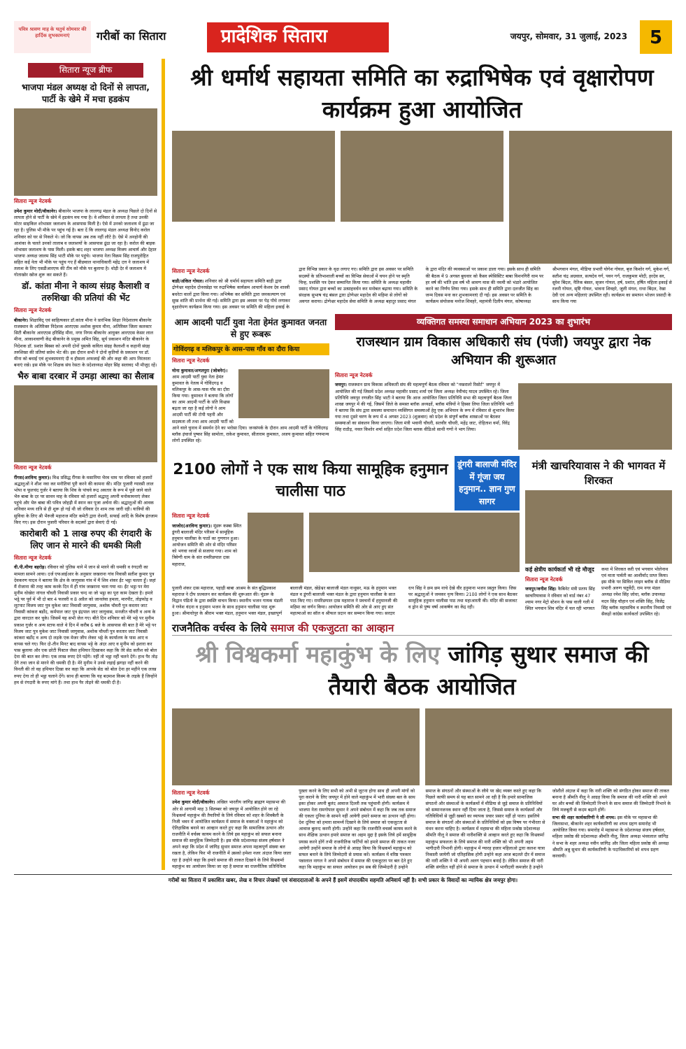पवित्र श्रावण माह के चतुर्थ सोमवार की हार्दिक शुभकामनाएं
गरीबों का सितारा
प्रादेशिक सितारा
जयपुर, सोमवार, 31 जुलाई, 2023
5
सितारा न्यूज ब्रीफ
भाजपा मंडल अध्यक्ष दो दिनों से लापता, पार्टी के खेमे में मचा हडकंप
सितारा न्यूज नेटवर्क
उमेश कुमार मोदी/बीकानेर। बीकानेर भाजपा के लालगढ़ मंडल के अध्यक्ष पिछले दो दिनों से लापता होने से पार्टी के खेमे में हडकंप मच गया है। वे शनिवार से लापता है तथा उनकी मोटर साइकिल शोभासर जलाशय के आसपास मिली है। ऐसे में उनको जलाशय में ढूंढा जा रहा है। पुलिस भी मौके पर पहुंच गई है। बता दें कि लालगढ़ मंडल अध्यक्ष विनोद करोल शनिवार को घर से निकले थे। जो कि वापस अब तक नहीं लौटे है। ऐसे में अनहोनी की आशंका के चलते उनको तालाब व जलाशयों के आसपास ढूंढा जा रहा है। करोल की बाइक शोभासर जलाशय के पास मिली। इसके बाद शहर भाजपा अध्यक्ष विजय आचार्य और देहात भाजपा अध्यक्ष जालम सिंह भाटी मौके पर पहुंचे। भाजपा नेता विक्रम सिंह राजपुरोहित सहित कई नेता भी मौके पर पहुंच गए हैं बीछवाल थानाधिकारी महेंद्र दत्त ने जलाशय में तलाश के लिए एसडीआरएफ की टीम को मौके पर बुलाया है। थोड़ी देर में जलाशय में गोताखोर खोज शुरू कर सकते हैं।
डॉ. कांता मीना ने काव्य संग्रह कैलाशी व तरुशिखा की प्रतियां की भेंट
सितारा न्यूज नेटवर्क
बीकानेर। शिक्षाविद् एवं साहित्यकार डॉ.कांता मीना ने प्रारंभिक शिक्षा निदेशालय बीकानेर राजस्थान के अतिरिक्त निदेशक आरएएस अशोक कुमार मीना, अतिरिक्त जिला कलक्टर सिटी बीकानेर आरएएस हरिसिंह मीना, नगर निगम बीकानेर आयुक्त आरएएस केसर लाल मीना, आकाशवाणी केंद्र बीकानेर के प्रमुख अमित सिंह, सूर्य प्रकाशन मंदिर बीकानेर के निदेशक डॉ. प्रशांत बिस्सा को अपनी दोनों पुस्तकें कविता संग्रह कैलाशी व कहानी संग्रह तरुशिखा की प्रतियां सप्रेम भेंट की। इस दौरान सभी ने दोनों कृतियों के प्रकाशन पर डॉ. मीना को बधाई एवं शुभकामनाएं दी व हौसला अफजाई की और कहा की आप निरंतरता बनाएं रखे। इस मौके पर शिक्षक संघ रेसटा के प्रदेशाध्यक्ष मोहर सिंह सलावद भी मौजूद रहें।
भैरु बाबा दरबार में उमड़ा आस्था का सैलाब
सितारा न्यूज नेटवर्क
रींगस(अरविन्द कुमार)। विश्व प्रसिद्ध रींगस के मसानिया भैरव धाम पर रविवार को हजारों श्रद्धालुओं ने शीश नवा कर मनौतियां पूरी करने की कामना की। मंदिर पुजारी ग्यारसी लाल भोपा व फूलचंद गुर्जर ने बताया कि शिव के पांचवे रूद्र अवतार के रूप में पूजे जाने वाले भैरु बाबा के दर पर सावन माह के रविवार को हजारों श्रद्धालु अपनी मनोकामनाएं लेकर पहुंचे और भैरु बाबा की पवित्र जोहड़ी में स्नान कर पूजा अर्चना की। श्रद्धालुओं की आवक शनिवार मध्य रात्रि से ही शुरू हो गई थी जो रविवार देर शाम तक जारी रही। यात्रियों की सुविधा के लिए श्री भैरुजी महाराज मंदिर कमेटी द्वारा रोशनी, सफाई आदि के विशेष इंतजाम किए गए। इस दौरान पुजारी परिवार के सदस्यों द्वारा सेवाएं दी गई।
कारोबारी को 1 लाख रुपए की रंगदारी के लिए जान से मारने की धमकी मिली
सितारा न्यूज नेटवर्क
वी.पी.मीणा बहरोड़। रविवार को पुलिस थाने में जान से मारने की धमकी व रंगदारी का मामला सामने आया। दर्ज एफआईआर के अनुसार जखराना गांव निवासी सतीश कुमार पुत्र देवकरण यादव ने बताया कि क्षेत्र के जागुवास गांव में मैं शिव शंकर ईंट भट्ठा चलता हूँ। जहां मैं रोजाना की तरह काम करके दिन में ही गांव जखराना चला गया था। ईंट भट्ठा पर मेरा मुनीम धोखेरा नांगल चौधरी निवासी प्रकार चन्द था जो भट्ठा का पूरा काम देखता है। हमारे भट्ठे पर पूर्व में भी दो बार 4 फरवरी व 8 अप्रैल को जानलेवा हमला, मारपीट, तोड़फोड़ व लूटपाट विजय जाट पुत्र मुकेश जाट निवासी जागुवास, अशोक चौधरी पुत्र करतार जाट निवासी कांकरा बर्डोद, कर्मपाल जाट पुत्र इंद्रपाल जाट जागुवास, मनजीत चौधरी व अन्य के द्वारा वारदात कर चुके। जिसमें यह सभी जेल गए। बीते दिन शनिवार को मेरे भट्टे पर मुनीम प्रकाश गुर्जर व अन्य स्टाफ वाले थे दिन में करीब 6 बजे के आसपास की बात है मेरे भट्टे पर विजय जाट पुत्र मुकेश जाट निवासी जागुवास, अशोक चौधरी पुत्र करतार जाट निवासी कांकरा बर्डोद व अन्य दो लड़के एक मेजर जीप लेकर भट्टे के कार्यालय के पास आए व वापस चले गए। फिर दो-तीन मिनट बाद वापस भट्टे के अंदर आए व मुनीम को इशारा कर पास बुलाया और एक छोटी पिस्टल जैसा हथियार दिखाकर कहा कि तेरे सेठ सतीश को बोल देना की बात कर लेगा। एक लाख रुपए देने पड़ेंगे। नहीं तो भट्ठा नहीं चलने देंगे। हाथ पैर तोड़ देंगे तथा जान से मारने की धमकी दी है। मेरे मुनीम ने उनसे लड़ाई झगड़ा नहीं करने की विनती की तो वह हथियार दिखा कर कहा कि आपके सेठ को बोल देना हर महीने एक लाख रुपए देगा तो ही भट्ठा चलाने देंगे। साथ ही बताया कि यह बदमाश किस्म के लड़के हैं जिन्होंने हम से रंगदारी के रुपए मांगे हैं। तथा हाथ पैर तोड़ने की धमकी दी है।
श्री धर्मार्थ सहायता समिति का रुद्राभिषेक एवं वृक्षारोपण कार्यक्रम हुआ आयोजित
सितारा न्यूज नेटवर्क
बाडी/अंकित गोयल। शनिवार को श्री धर्मार्थ सहायता समिति बाड़ी द्वारा द्रोणेश्वर महादेव दोनरखेड़ा पर रुद्राभिषेक कार्यक्रम आचार्य केशव देव शास्त्री बधरेटा वालों द्वारा किया गया। अभिषेक कर समिति द्वारा जनकल्याण एवं सुख शांति की प्रार्थना की गई। समिति द्वारा इस अवसर पर पेड़ पौधे लगाकर वृक्षारोपण कार्यक्रम किया गया। इस अवसर पर समिति की महिला इकाई के द्वारा विभिन्न प्रकार के वृक्ष लगाए गए। समिति द्वारा इस अवसर पर समिति सदस्यों के प्रतिभाशाली बच्चों का विभिन्न सेवाओं में चयन होने पर स्मृति चिन्ह, प्रशस्ति पत्र देकर सम्मानित किया गया। समिति के अध्यक्ष महावीर प्रसाद गोयल द्वारा बच्चों का उत्साहवर्धन कर मनोबल बढ़ाया गया। समिति के संरक्षक सुभाष चंद्र बंसल द्वारा द्रोणेश्वर महादेव की महिमा से लोगों को अवगत कराया। द्रोणेश्वर महादेव सेवा समिति के अध्यक्ष बहादुर प्रसाद मंगल के द्वारा मंदिर की व्यवस्थाओं पर प्रकाश डाला गया। इसके साथ ही समिति की बैठक में 9 अगस्त बुधवार को कैंसर स्पेसिस्टिट बाबा विशनगिरी धाम पर हर वर्ष की भांति इस वर्ष भी श्रावण मास की नवमी को भंडारे आयोजित करने का निर्णय लिया गया। इसके साथ ही समिति द्वारा दलजीत सिंह का जन्म दिवस मना कर शुभकामनाएं दी गई। इस अवसर पर समिति के कार्यक्रम संयोजक मनोज शिवहरे, महामंत्री दिलीप मंगल, कोषाध्यक्ष श्रीभगवान मंगल, मीडिया प्रभारी योगेश गोयल, बृज किशोर गर्ग, मुकेश गर्ग, सतीश चंद्र अग्रवाल, सत्यदेव गर्ग, पवन गर्ग, राजकुमार मोदी, हरदेव सर, सुरेश बिंदल, नैतिक बंसल, सृजन गोयल, हर्ष, प्रशांत, हर्षित महिला इकाई से रजनी गोयल, सृष्टि गोयल, भावना शिवहरे, जूली मंगल, राधा बिंदल, रेखा देवी एवं अन्य महिलाएं उपस्थित रही। कार्यक्रम का समापन भोजन प्रसादी के साथ किया गया
आम आदमी पार्टी युवा नेता हेमंत कुमावत जनता से हुए रूबरू
गोविंदगढ़ व मलिकपुर के आस-पास गाँव का दौरा किया
सितारा न्यूज नेटवर्क
मोना कुमावत/अणतपुरा (जोबनेर)। आम आदमी पार्टी युवा नेता हेमंत कुमावत के नेतत्व में गोविंदगढ़ व मलिकपुर के आस-पास गाँव का दौरा किया गया। कुमावत ने बताया कि लोगों का आम आदमी पार्टी के प्रति विश्वास बढ़ता जा रहा है कई लोगों ने आम आदमी पार्टी की टोपी पहनी और सदस्यता ली तथा आम आदमी पार्टी को आने वाले चुनाव में समर्थन देने का भरोसा दिया। जनसंपर्क के दौरान आम आदमी पार्टी के गोविंदगढ़ ब्लॉक इंचार्ज पुष्कर सिंह सामोता, राकेश कुमावत, सीताराम कुमावत, अजय कुमावत सहित गणमान्य लोगों उपस्थित रहे।
व्यक्तिगत समस्या समाधान अभियान 2023 का शुभारंभ
राजस्थान ग्राम विकास अधिकारी संघ (पंजी) जयपुर द्वारा नेक अभियान की शुरूआत
सितारा न्यूज नेटवर्क
जयपुर। राजस्थान ग्राम विकास अधिकारी संघ की महत्वपूर्ण बैठक रविवार को "नखरालो रिसोर्ट" जयपुर में आयोजित की गई जिसमें प्रदेश अध्यक्ष महावीर प्रसाद शर्मा एवं जिला अध्यक्ष नेमीचंद यादव उपस्थित रहे। जिला प्रतिनिधि जयपुर रणजीत सिंह भाटी ने बताया कि आज आयोजित जिला प्रतिनिधि सभा की महत्वपूर्ण बैठक जिला शाखा जयपुर में की गई, जिसमें जिले के समस्त ब्लॉक अध्यक्षों, ब्लॉक मंत्रियों ने हिस्सा लिया जिला प्रतिनिधि भाटी ने बताया कि संघ द्वारा समस्या समाधान व्यक्तिगत समस्याओं हेतु एक अभियान के रूप में रविवार से शुभारंभ किया गया तथा दूसरे चरण के रूप में 4 अगस्त 2023 (शुक्रवार) को प्रदेश के संपूर्ण ब्लॉक शाखाओं पर बैठकर समस्याओं का संकलन किया जाएगा। जिला मंत्री भवानी चौधरी, सतवीर चौधरी, महेंद्र जाट, रोहिताश वर्मा, विरेंद्र सिंह राठौड़, नवल किशोर शर्मा सहित प्रदेश जिला ब्लाक वीडिओ साथी गणों ने भाग लिया।
2100 लोगों ने एक साथ किया सामूहिक हनुमान चालीसा पाठ
डूंगरी बालाजी मंदिर में गूंजा जय हनुमान.. ज्ञान गुण सागर
सितारा न्यूज नेटवर्क
जाजोद(अरविन्द कुमार)। मूंडरू कस्बा स्थित डूंगरी बालाजी मंदिर परिसर में सामूहिक हनुमान चालीसा के पाठों का गुणगान हुआ। आयोजन समिति की ओर से मंदिर परिसर को भगवा ध्वजों से सजाया गया। शाम को त्रिवेणी धाम के संत रामरिछपाल दास महाराज,
पुजारी शंकर दास महाराज, पहाड़ी बाबा आश्रम के संत बुद्धिप्रकाश महाराज ने दीप प्रज्वलन कर कार्यक्रम की शुरूआत की। मूंडरू के विद्वान पंडितो के द्वारा स्वस्ति वाचन किया। स्थानीय भजन गायक मंडली ने गणेश वंदना व हनुमान भजन के साथ हनुमान चालीसा पाठ शुरू हुआ। श्रीमाधोपुर के श्रीराम भक्त मंडल, हनुमान भक्त मंडल, इच्छापूर्ण बालाजी मंडल, खेडेश्वर बालाजी मंडल नाथूसर, मऊ के हनुमान भक्त मंडल व डूंगरी बालाजी भक्त मंडल के द्वारा हनुमान चालीसा के सात पाठ किए गए। रामरिछपाल दास महाराज ने प्रवचनों में हनुमानजी की महिमा का वर्णन किया। आयोजन समिति की ओर से आए हुए संत महात्माओं का सॉल व श्रीफल प्रदान कर सम्मान किया गया। सरदार रत्न सिंह ने छम छम नाचे देखे वीर हनुमाना भजन प्रस्तुत किया। जिस पर श्रद्धालुओं ने जमकर नृत्य किया। 2100 लोगों ने एक साथ बैठकर सामूहिक हनुमान चालीसा पाठ तथा महाआरती की। मंदिर की सजावट व ड्रोन से पुष्प वर्षा आकर्षण का केंद्र रही।
मंत्री खाचरियावास ने की भागवत में शिरकत
कई क्षेत्रीय कार्यकर्ता भी रहे मौजूद
सितारा न्यूज नेटवर्क
जयपुर/जनीश सिंह। कैबिनेट मंत्री प्रताप सिंह खाचरियावास ने रविवार को वार्ड नंबर 47 श्याम नगर मेट्रो स्टेशन के पास वाली गली में स्थित भगवान शिव मंदिर में चल रही भागवत कथा में शिरकत करी एवं भगवान भोलेनाथ एवं माता पार्वती का आशीर्वाद प्राप्त किया। इस मौके पर सिविल लाइन ब्लॉक से मीडिया प्रभारी अरुण चतुर्वेदी, राम नगर मंडल अध्यक्ष रमेश सिंह जोधा, ब्लॉक उपाध्यक्ष मदन सिंह चौहान एवं शक्ति सिंह, विजेंद्र सिंह ब्लॉक महासचिव व स्थानीय निवासी एवं सैकड़ों कांग्रेस कार्यकर्ता उपस्थित रहे।
राजनैतिक वर्चस्व के लिये समाज की एकजुटता का आव्हान
श्री विश्वकर्मा महाकुंभ के लिए जांगिड़ सुथार समाज की तैयारी बैठक आयोजित
सितारा न्यूज नेटवर्क
उमेश कुमार मोदी/बीकानेर। अखिल भारतीय जांगिड़ ब्राह्मण महासभा की ओर से आगामी माह 3 सितम्बर को जयपुर में आयोजित होने जा रहे विश्वकर्मा महाकुंभ की तैयारियों के लिये रविवार को शहर के शिवबैली के निजी भवन में आयोजित कार्यक्रम में समाज के वक्ताओं ने महाकुंभ को ऐतिहासिक बनाने का आव्हान करते हुए कहा कि सामाजिक उत्थान और राजनीति में वर्चस्व कायम करने के लिये इस महाकुंभ को सफल बनाना समाज की सामूहिक जिम्मेदारी है। इस मौके प्रदेशाध्यक्ष संजय हर्षवाल ने अपने कहा कि प्रदेश में जांगिड़ सुथार समाज अपना महत्वपूर्ण संख्या बल रखता है, लेकिन फिर भी राजनीति में उसको हमेशा नजर अंदाज किया जाता रहा है उन्होने कहा कि हमारे समाज की ताकत दिखाने के लिये विश्वकर्मा महाकुंभ का आयोजन किया जा रहा है समाज का राजनीतिक प्रतिनिधित्व पुख्ता करने के लिए सभी को अभी से जुटना होगा साथ ही अपनी मांगों को पूरा कराने के लिए जयपुर में होने वाले महाकुंभ में भारी संख्या बल के साथ इका होकर अपनी बुलंद आवाज दिल्ली तक पहुंचानी होगी। कार्यक्रम में भाजपा नेता रामगोपाल सुथार ने अपने संबोधन में कहा कि जब तक समाज की एकता दुनिया के सामने नहीं आयेगी हमारे समाज का उत्थान नहीं होगा। देश दुनिया को हमारा सामर्थ्य दिखाने के लिये समाज को एकजुटता से आवाज बुलन्द करनी होगी। उन्होंने कहा कि राजनीति वचर्स्व कायम करने के साथ शैक्षिक उत्थान हमारे समाज का अहम मुद्दा है इसके लिये हमें सामूहिक प्रयास करने होंगें तभी राजनीतिक पार्टियों को हमारे समाज की ताकत नजर आयेगी उन्होंने समाज के लोगों से आग्रह किया कि विश्वकर्मा महाकुंभ को सफल बनाने के लिये जिम्मेदारी से प्रयास करें। कार्यक्रम में वरिष्ठ पत्रकार पन्नालाल नागल ने अपने संबोधन में समाज की एकजुटता पर बल देते हुए कहा कि महाकुंभ का सफल आयोजन हम सब की जिम्मेदारी है उन्होने समाज के संगठनों और संस्थाओं के रवैये पर खेद व्यक्त करते हुए कहा कि पिछले काफी समय से यह बात सामने आ रही है कि हमारे सामाजिक संगठनों और संस्थाओं के कार्यक्रमों में मीडिया से जुड़े समाज के प्रतिनिधियों को सम्मानजनक स्थान नहीं दिया जाता है, जिससे समाज के कार्यक्रमों और गतिविधियों से जुड़ी खबरों का व्यापक प्रचार प्रसार नहीं हो पाता। इसलिये समाज के संगठनों और संस्थाओं के प्रतिनिधियों को इस विषय पर गंभीरता से मंथन करना चाहिए है। कार्यक्रम में महासभा की महिला प्रकोष्ठ प्रदेशाध्यक्ष श्रीमति नीलू ने समाज की नारीशक्ति से आव्हान करते हुए कहा कि विश्वकर्मा महाकुंभ सफलता के लिये समाज की नारी शक्ति को भी अपनी अहम भागीदारी निभानी होगी। महाकुंभ में ग्यारह हजार महिलाओ द्वारा कलश यात्रा निकाली जायेगी जो एतिहासिक होगी उन्होने कहा आज बदलते दौर में समाज की नारी शक्ति ने भी अपनी अलग पहचान बनाई है। लेकिन समाज की नारी शक्ति संगठित नहीं होने से समाज के उत्थान में भागीदारी कमजोर है उन्होने जोशीलें अंदाज में कहा कि नारी शक्ति को संगठित होकर समाज की ताकत बनाना है श्रीमति नीलू ने आग्रह किया कि समाज की नारी शक्ति को अपने घर और बच्चों की जिम्मेदारी निभाने के साथ समाज की जिम्मेदारी निभाने के लिये मजबूती से कदम बढ़ाने होंगें।
सभा की शहर कार्यकारिणी ने ली शपथ: इस मौके पर महासभा की जिलासभा, बीकानेर शहर कार्यकारिणी का शपथ ग्रहण समारोह भी आयोजित किया गया। समारोह में महासभा के प्रदेशाध्यक्ष संजय हर्षवाल, महिला प्रकोष्ठ की प्रदेशाध्यक्ष श्रीमति नीलू, जिला अध्यक्ष भंवरलाल जांगिड़ ने सभा के शहर अध्यक्ष नवीन जांगिड़ और जिला महिला प्रकोष्ठ की अध्यक्ष श्रीमति अन्नु सुथार की कार्यकारिणी के पदाधिकारियों को शपथ ग्रहण करवायी।
गरीबों का सितारा में प्रकाशित खबर, लेख व विचार लेखकों एवं संवाददाताओं के अपने हैं इसमें संपादकीय सहमति अनिवार्य नहीं है। सभी प्रकार के विवादों का न्यायिक क्षेत्र जयपुर होगा।